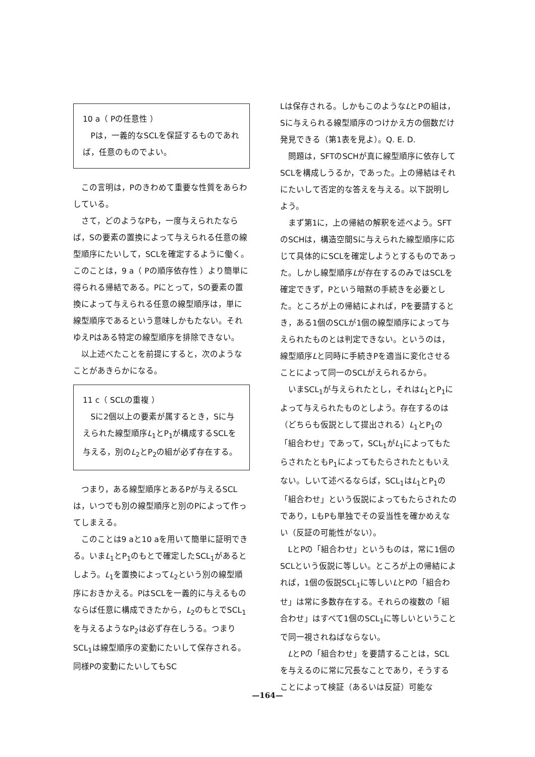10 a（ Pの任意性 ）
Pは，一義的なSCLを保証するものであれば，任意のものでよい。
この言明は，Pのきわめて重要な性質をあらわしている。
さて，どのようなPも，一度与えられたならば，Sの要素の置換によって与えられる任意の線型順序にたいして，SCLを確定するように働く。このことは，9 a（ Pの順序依存性 ）より簡単に得られる帰結である。Pにとって，Sの要素の置換によって与えられる任意の線型順序は，単に線型順序であるという意味しかもたない。それゆえPはある特定の線型順序を排除できない。
以上述べたことを前提にすると，次のようなことがあきらかになる。
11 c（ SCLの重複 ）
Sに2個以上の要素が属するとき，Sに与えられた線型順序L<sub>1</sub>とP<sub>1</sub>が構成するSCLを与える，別のL<sub>2</sub>とP<sub>2</sub>の組が必ず存在する。
つまり，ある線型順序とあるPが与えるSCLは，いつでも別の線型順序と別のPによって作ってしまえる。
このことは9 aと10 aを用いて簡単に証明できる。いまL<sub>1</sub>とP<sub>1</sub>のもとで確定したSCL<sub>1</sub>があるとしよう。L<sub>1</sub>を置換によってL<sub>2</sub>という別の線型順序におきかえる。PはSCLを一義的に与えるものならば任意に構成できたから，L<sub>2</sub>のもとでSCL<sub>1</sub>を与えるようなP<sub>2</sub>は必ず存在しうる。つまりSCL<sub>1</sub>は線型順序の変動にたいして保存される。同様Pの変動にたいしてもSC
Lは保存される。しかもこのようなLとPの組は，Sに与えられる線型順序のつけかえ方の個数だけ発見できる（第1表を見よ）。Q. E. D.
問題は，SFTのSCHが真に線型順序に依存してSCLを構成しうるか，であった。上の帰結はそれにたいして否定的な答えを与える。以下説明しよう。
まず第1に，上の帰結の解釈を述べよう。SFTのSCHは，構造空間Sに与えられた線型順序に応じて具体的にSCLを確定しようとするものであった。しかし線型順序Lが存在するのみではSCLを確定できず，Pという暗黙の手続きを必要とした。ところが上の帰結によれば，Pを要請するとき，ある1個のSCLが1個の線型順序によって与えられたものとは判定できない。というのは，線型順序Lと同時に手続きPを適当に変化させることによって同一のSCLがえられるから。
いまSCL<sub>1</sub>が与えられたとし，それはL<sub>1</sub>とP<sub>1</sub>によって与えられたものとしよう。存在するのは（どちらも仮説として提出される）L<sub>1</sub>とP<sub>1</sub>の「組合わせ」であって，SCL<sub>1</sub>がL<sub>1</sub>によってもたらされたともP<sub>1</sub>によってもたらされたともいえない。しいて述べるならば，SCL<sub>1</sub>はL<sub>1</sub>とP<sub>1</sub>の「組合わせ」という仮説によってもたらされたのであり，LもPも単独でその妥当性を確かめえない（反証の可能性がない）。
LとPの「組合わせ」というものは，常に1個のSCLという仮説に等しい。ところが上の帰結によれば，1個の仮説SCL<sub>1</sub>に等しいLとPの「組合わせ」は常に多数存在する。それらの複数の「組合わせ」はすべて1個のSCL<sub>1</sub>に等しいということで同一視されねばならない。
LとPの「組合わせ」を要請することは，SCLを与えるのに常に冗長なことであり，そうすることによって検証（あるいは反証）可能な
—164—